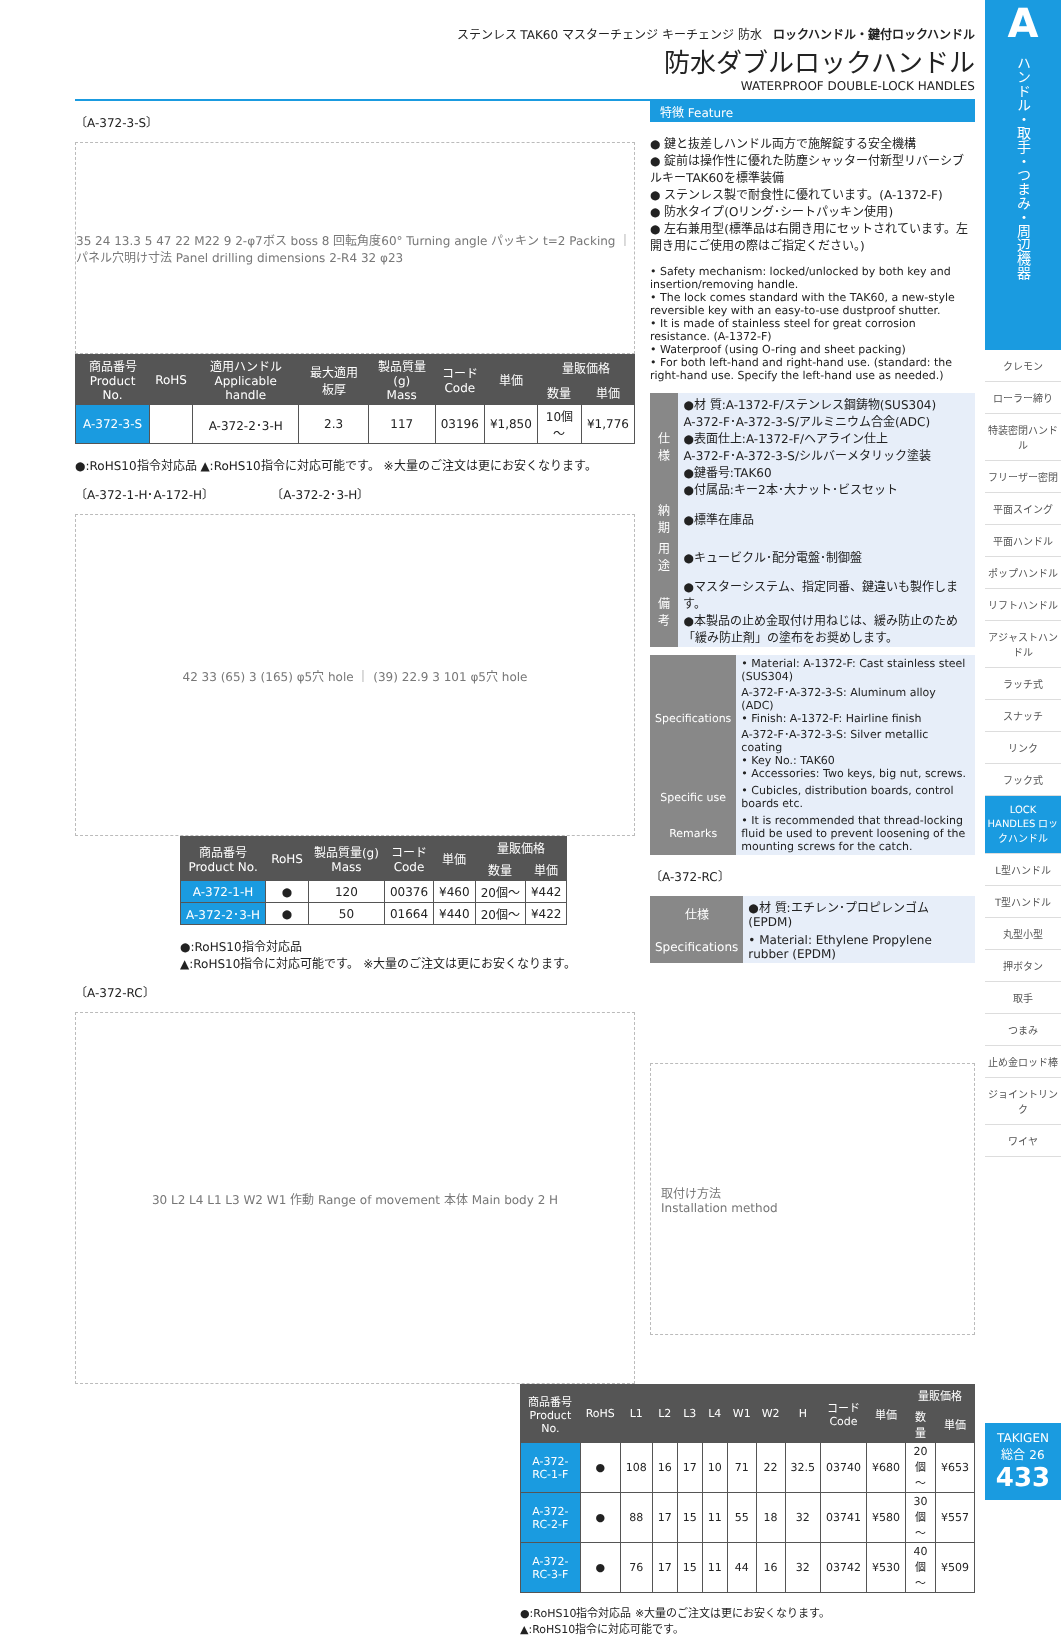A
ハンドル・取手・つまみ・周辺機器
クレモン
ローラー締り
特装密閉ハンドル
フリーザー密閉
平面スイング
平面ハンドル
ポップハンドル
リフトハンドル
アジャストハンドル
ラッチ式
スナッチ
リンク
フック式
LOCK HANDLES ロックハンドル
L型ハンドル
T型ハンドル
丸型小型
押ボタン
取手
つまみ
止め金ロッド棒
ジョイントリンク
ワイヤ
TAKIGEN
総合 26
433
ステンレス TAK60 マスターチェンジ キーチェンジ 防水 ロックハンドル・鍵付ロックハンドル
防水ダブルロックハンドル
WATERPROOF DOUBLE-LOCK HANDLES
〔A-372-3-S〕
35 24 13.3 5 47 22 M22 9 2-φ7ボス boss 8 回転角度60° Turning angle パッキン t=2 Packing ｜ パネル穴明け寸法 Panel drilling dimensions 2-R4 32 φ23
| 商品番号 Product No. | RoHS | 適用ハンドル Applicable handle | 最大適用板厚 | 製品質量(g) Mass | コード Code | 単価 | 量販価格 | |
| --- | --- | --- | --- | --- | --- | --- | --- | --- |
| | | | | | | | 数量 | 単価 |
| A-372-3-S | | A-372-2･3-H | 2.3 | 117 | 03196 | ¥1,850 | 10個～ | ¥1,776 |
●:RoHS10指令対応品 ▲:RoHS10指令に対応可能です。 ※大量のご注文は更にお安くなります。
〔A-372-1-H･A-172-H〕 〔A-372-2･3-H〕
42 33 (65) 3 (165) φ5穴 hole ｜ (39) 22.9 3 101 φ5穴 hole
| 商品番号 Product No. | RoHS | 製品質量(g) Mass | コード Code | 単価 | 量販価格 | |
| --- | --- | --- | --- | --- | --- | --- |
| | | | | | 数量 | 単価 |
| A-372-1-H | ● | 120 | 00376 | ¥460 | 20個～ | ¥442 |
| A-372-2･3-H | ● | 50 | 01664 | ¥440 | 20個～ | ¥422 |
●:RoHS10指令対応品
▲:RoHS10指令に対応可能です。 ※大量のご注文は更にお安くなります。
〔A-372-RC〕
30 L2 L4 L1 L3 W2 W1 作動 Range of movement 本体 Main body 2 H
特徴 Feature
● 鍵と抜差しハンドル両方で施解錠する安全機構
● 錠前は操作性に優れた防塵シャッター付新型リバーシブルキーTAK60を標準装備
● ステンレス製で耐食性に優れています。(A-1372-F)
● 防水タイプ(Oリング･シートパッキン使用)
● 左右兼用型(標準品は右開き用にセットされています。左開き用にご使用の際はご指定ください。)
• Safety mechanism: locked/unlocked by both key and insertion/removing handle.
• The lock comes standard with the TAK60, a new-style reversible key with an easy-to-use dustproof shutter.
• It is made of stainless steel for great corrosion resistance. (A-1372-F)
• Waterproof (using O-ring and sheet packing)
• For both left-hand and right-hand use. (standard: the right-hand use. Specify the left-hand use as needed.)
| 仕様 | ●材 質:A-1372-F/ステンレス鋼鋳物(SUS304) A-372-F･A-372-3-S/アルミニウム合金(ADC) ●表面仕上:A-1372-F/ヘアライン仕上 A-372-F･A-372-3-S/シルバーメタリック塗装 ●鍵番号:TAK60 ●付属品:キー2本･大ナット･ビスセット |
| 納期 | ●標準在庫品 |
| 用途 | ●キュービクル･配分電盤･制御盤 |
| 備考 | ●マスターシステム、指定同番、鍵違いも製作します。 ●本製品の止め金取付け用ねじは、緩み防止のため「緩み防止剤」の塗布をお奨めします。 |
| Specifications | • Material: A-1372-F: Cast stainless steel (SUS304) A-372-F･A-372-3-S: Aluminum alloy (ADC) • Finish: A-1372-F: Hairline finish A-372-F･A-372-3-S: Silver metallic coating • Key No.: TAK60 • Accessories: Two keys, big nut, screws. |
| Specific use | • Cubicles, distribution boards, control boards etc. |
| Remarks | • It is recommended that thread-locking fluid be used to prevent loosening of the mounting screws for the catch. |
〔A-372-RC〕
| 仕様 | ●材 質:エチレン･プロピレンゴム(EPDM) |
| Specifications | • Material: Ethylene Propylene rubber (EPDM) |
取付け方法
Installation method
| 商品番号 Product No. | RoHS | L1 | L2 | L3 | L4 | W1 | W2 | H | コード Code | 単価 | 量販価格 | |
| --- | --- | --- | --- | --- | --- | --- | --- | --- | --- | --- | --- | --- |
| | | | | | | | | | | | 数量 | 単価 |
| A-372-RC-1-F | ● | 108 | 16 | 17 | 10 | 71 | 22 | 32.5 | 03740 | ¥680 | 20個～ | ¥653 |
| A-372-RC-2-F | ● | 88 | 17 | 15 | 11 | 55 | 18 | 32 | 03741 | ¥580 | 30個～ | ¥557 |
| A-372-RC-3-F | ● | 76 | 17 | 15 | 11 | 44 | 16 | 32 | 03742 | ¥530 | 40個～ | ¥509 |
●:RoHS10指令対応品 ※大量のご注文は更にお安くなります。
▲:RoHS10指令に対応可能です。